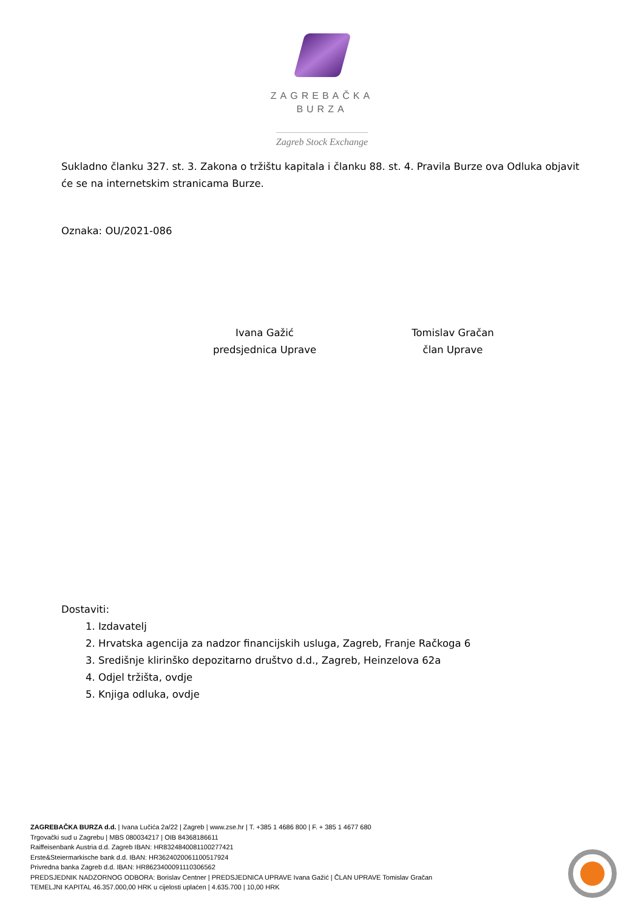ZAGREBAČKA
BURZA
Zagreb Stock Exchange
Sukladno članku 327. st. 3. Zakona o tržištu kapitala i članku 88. st. 4. Pravila Burze ova Odluka objavit će se na internetskim stranicama Burze.
Oznaka: OU/2021-086
Ivana Gažić
predsjednica Uprave
Tomislav Gračan
član Uprave
Dostaviti:
1. Izdavatelj
2. Hrvatska agencija za nadzor financijskih usluga, Zagreb, Franje Račkoga 6
3. Središnje klirinško depozitarno društvo d.d., Zagreb, Heinzelova 62a
4. Odjel tržišta, ovdje
5. Knjiga odluka, ovdje
ZAGREBAČKA BURZA d.d. | Ivana Lučića 2a/22 | Zagreb | www.zse.hr | T. +385 1 4686 800 | F. + 385 1 4677 680
Trgovački sud u Zagrebu | MBS 080034217 | OIB 84368186611
Raiffeisenbank Austria d.d. Zagreb IBAN: HR8324840081100277421
Erste&Steiermarkische bank d.d. IBAN: HR3624020061100517924
Privredna banka Zagreb d.d. IBAN: HR8623400091110306562
PREDSJEDNIK NADZORNOG ODBORA: Borislav Centner | PREDSJEDNICA UPRAVE Ivana Gažić | ČLAN UPRAVE Tomislav Gračan
TEMELJNI KAPITAL 46.357.000,00 HRK u cijelosti uplaćen | 4.635.700 | 10,00 HRK